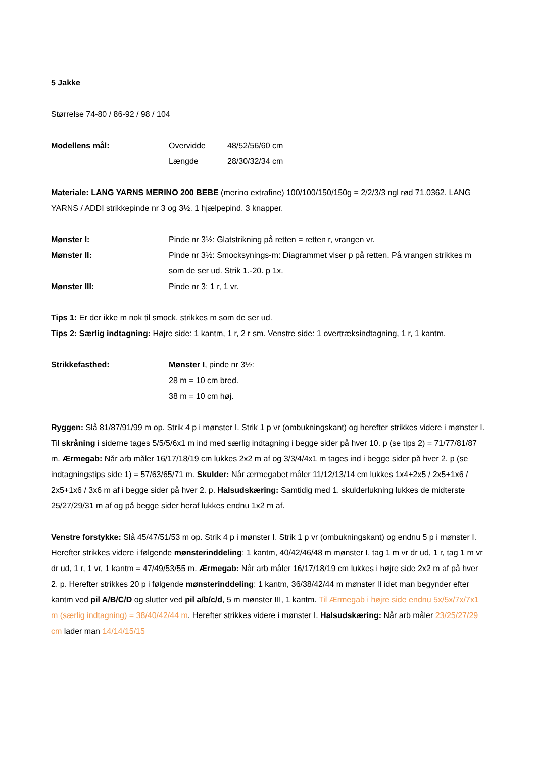5 Jakke
Størrelse 74-80 / 86-92 / 98 / 104
Modellens mål: Overvidde 48/52/56/60 cm
Længde 28/30/32/34 cm
Materiale: LANG YARNS MERINO 200 BEBE (merino extrafine) 100/100/150/150g = 2/2/3/3 ngl rød 71.0362. LANG YARNS / ADDI strikkepinde nr 3 og 3½. 1 hjælpepind. 3 knapper.
Mønster I: Pinde nr 3½: Glatstrikning på retten = retten r, vrangen vr.
Mønster II: Pinde nr 3½: Smocksynings-m: Diagrammet viser p på retten. På vrangen strikkes m som de ser ud. Strik 1.-20. p 1x.
Mønster III: Pinde nr 3: 1 r, 1 vr.
Tips 1: Er der ikke m nok til smock, strikkes m som de ser ud.
Tips 2: Særlig indtagning: Højre side: 1 kantm, 1 r, 2 r sm. Venstre side: 1 overtræksindtagning, 1 r, 1 kantm.
Strikkefasthed: Mønster I, pinde nr 3½:
28 m = 10 cm bred.
38 m = 10 cm høj.
Ryggen: Slå 81/87/91/99 m op. Strik 4 p i mønster I. Strik 1 p vr (ombukningskant) og herefter strikkes videre i mønster I. Til skråning i siderne tages 5/5/5/6x1 m ind med særlig indtagning i begge sider på hver 10. p (se tips 2) = 71/77/81/87 m. Ærmegab: Når arb måler 16/17/18/19 cm lukkes 2x2 m af og 3/3/4/4x1 m tages ind i begge sider på hver 2. p (se indtagningstips side 1) = 57/63/65/71 m. Skulder: Når ærmegabet måler 11/12/13/14 cm lukkes 1x4+2x5 / 2x5+1x6 / 2x5+1x6 / 3x6 m af i begge sider på hver 2. p. Halsudskæring: Samtidig med 1. skulderlukning lukkes de midterste 25/27/29/31 m af og på begge sider heraf lukkes endnu 1x2 m af.
Venstre forstykke: Slå 45/47/51/53 m op. Strik 4 p i mønster I. Strik 1 p vr (ombukningskant) og endnu 5 p i mønster I. Herefter strikkes videre i følgende mønsterinddeling: 1 kantm, 40/42/46/48 m mønster I, tag 1 m vr dr ud, 1 r, tag 1 m vr dr ud, 1 r, 1 vr, 1 kantm = 47/49/53/55 m. Ærmegab: Når arb måler 16/17/18/19 cm lukkes i højre side 2x2 m af på hver 2. p. Herefter strikkes 20 p i følgende mønsterinddeling: 1 kantm, 36/38/42/44 m mønster II idet man begynder efter kantm ved pil A/B/C/D og slutter ved pil a/b/c/d, 5 m mønster III, 1 kantm. Til Ærmegab i højre side endnu 5x/5x/7x/7x1 m (særlig indtagning) = 38/40/42/44 m. Herefter strikkes videre i mønster I. Halsudskæring: Når arb måler 23/25/27/29 cm lader man 14/14/15/15